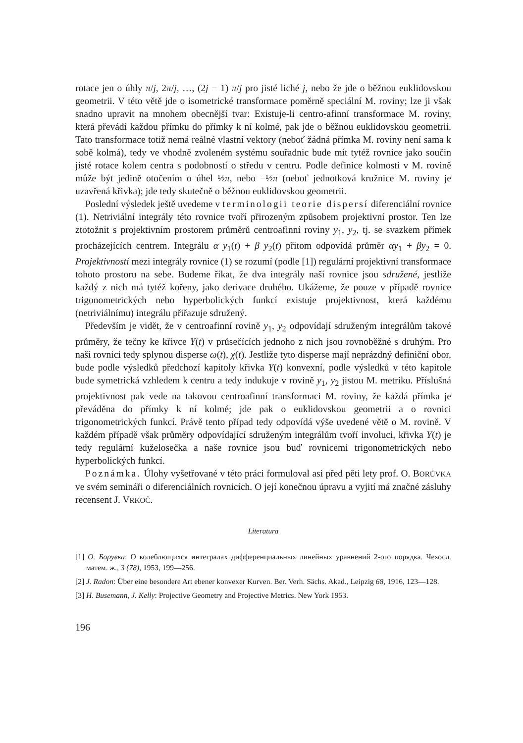rotace jen o úhly π/j, 2π/j, …, (2j − 1) π/j pro jisté liché j, nebo že jde o běžnou euklidovskou geometrii. V této větě jde o isometrické transformace poměrně speciální M. roviny; lze ji však snadno upravit na mnohem obecnější tvar: Existuje-li centro-afinní transformace M. roviny, která převádí každou přímku do přímky k ní kolmé, pak jde o běžnou euklidovskou geometrii. Tato transformace totiž nemá reálné vlastní vektory (neboť žádná přímka M. roviny není sama k sobě kolmá), tedy ve vhodně zvoleném systému souřadnic bude mít tytéž rovnice jako součin jisté rotace kolem centra s podobností o středu v centru. Podle definice kolmosti v M. rovině může být jedině otočením o úhel ½π, nebo −½π (neboť jednotková kružnice M. roviny je uzavřená křivka); jde tedy skutečně o běžnou euklidovskou geometrii.
Poslední výsledek ještě uvedeme v terminologii teorie dispersí diferenciální rovnice (1). Netriviální integrály této rovnice tvoří přirozeným způsobem projektivní prostor. Ten lze ztotožnit s projektivním prostorem průměrů centroafinní roviny y<sub>1</sub>, y<sub>2</sub>, tj. se svazkem přímek procházejících centrem. Integrálu α y<sub>1</sub>(t) + β y<sub>2</sub>(t) přitom odpovídá průměr αy<sub>1</sub> + βy<sub>2</sub> = 0. Projektivností mezi integrály rovnice (1) se rozumí (podle [1]) regulární projektivní transformace tohoto prostoru na sebe. Budeme říkat, že dva integrály naší rovnice jsou sdružené, jestliže každý z nich má tytéž kořeny, jako derivace druhého. Ukážeme, že pouze v případě rovnice trigonometrických nebo hyperbolických funkcí existuje projektivnost, která každému (netriviálnímu) integrálu přiřazuje sdružený.
Především je vidět, že v centroafinní rovině y<sub>1</sub>, y<sub>2</sub> odpovídají sdruženým integrálům takové průměry, že tečny ke křivce Y(t) v průsečících jednoho z nich jsou rovnoběžné s druhým. Pro naši rovnici tedy splynou disperse ω(t), χ(t). Jestliže tyto disperse mají neprázdný definiční obor, bude podle výsledků předchozí kapitoly křivka Y(t) konvexní, podle výsledků v této kapitole bude symetrická vzhledem k centru a tedy indukuje v rovině y<sub>1</sub>, y<sub>2</sub> jistou M. metriku. Příslušná projektivnost pak vede na takovou centroafinní transformaci M. roviny, že každá přímka je převáděna do přímky k ní kolmé; jde pak o euklidovskou geometrii a o rovnici trigonometrických funkcí. Právě tento případ tedy odpovídá výše uvedené větě o M. rovině. V každém případě však průměry odpovídající sdruženým integrálům tvoří involuci, křivka Y(t) je tedy regulární kuželosečka a naše rovnice jsou buď rovnicemi trigonometrických nebo hyperbolických funkcí.
Poznámka. Úlohy vyšetřované v této práci formuloval asi před pěti lety prof. O. BORŮVKA ve svém semináři o diferenciálních rovnicích. O její konečnou úpravu a vyjití má značné zásluhy recensent J. VRKOČ.
Literatura
[1] O. Борувка: О колеблющихся интегралах дифференциальных линейных уравнений 2-ого порядка. Чехосл. матем. ж., 3 (78), 1953, 199—256.
[2] J. Radon: Über eine besondere Art ebener konvexer Kurven. Ber. Verh. Sächs. Akad., Leipzig 68, 1916, 123—128.
[3] H. Busemann, J. Kelly: Projective Geometry and Projective Metrics. New York 1953.
196